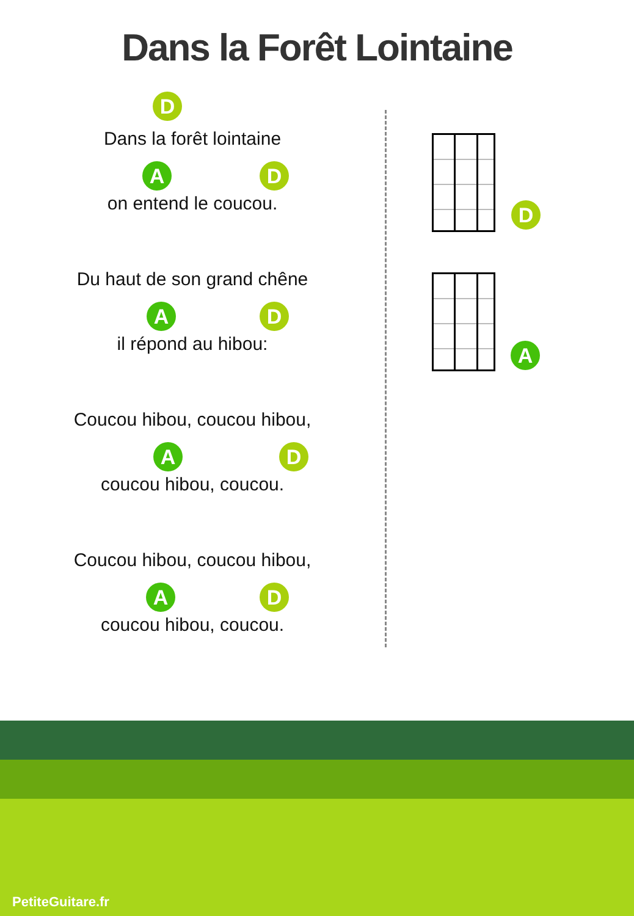Dans la Forêt Lointaine
D
Dans la forêt lointaine
A D
on entend le coucou.
Du haut de son grand chêne
A D
il répond au hibou:
Coucou hibou, coucou hibou,
A D
coucou hibou, coucou.
Coucou hibou, coucou hibou,
A D
coucou hibou, coucou.
D
A
PetiteGuitare.fr